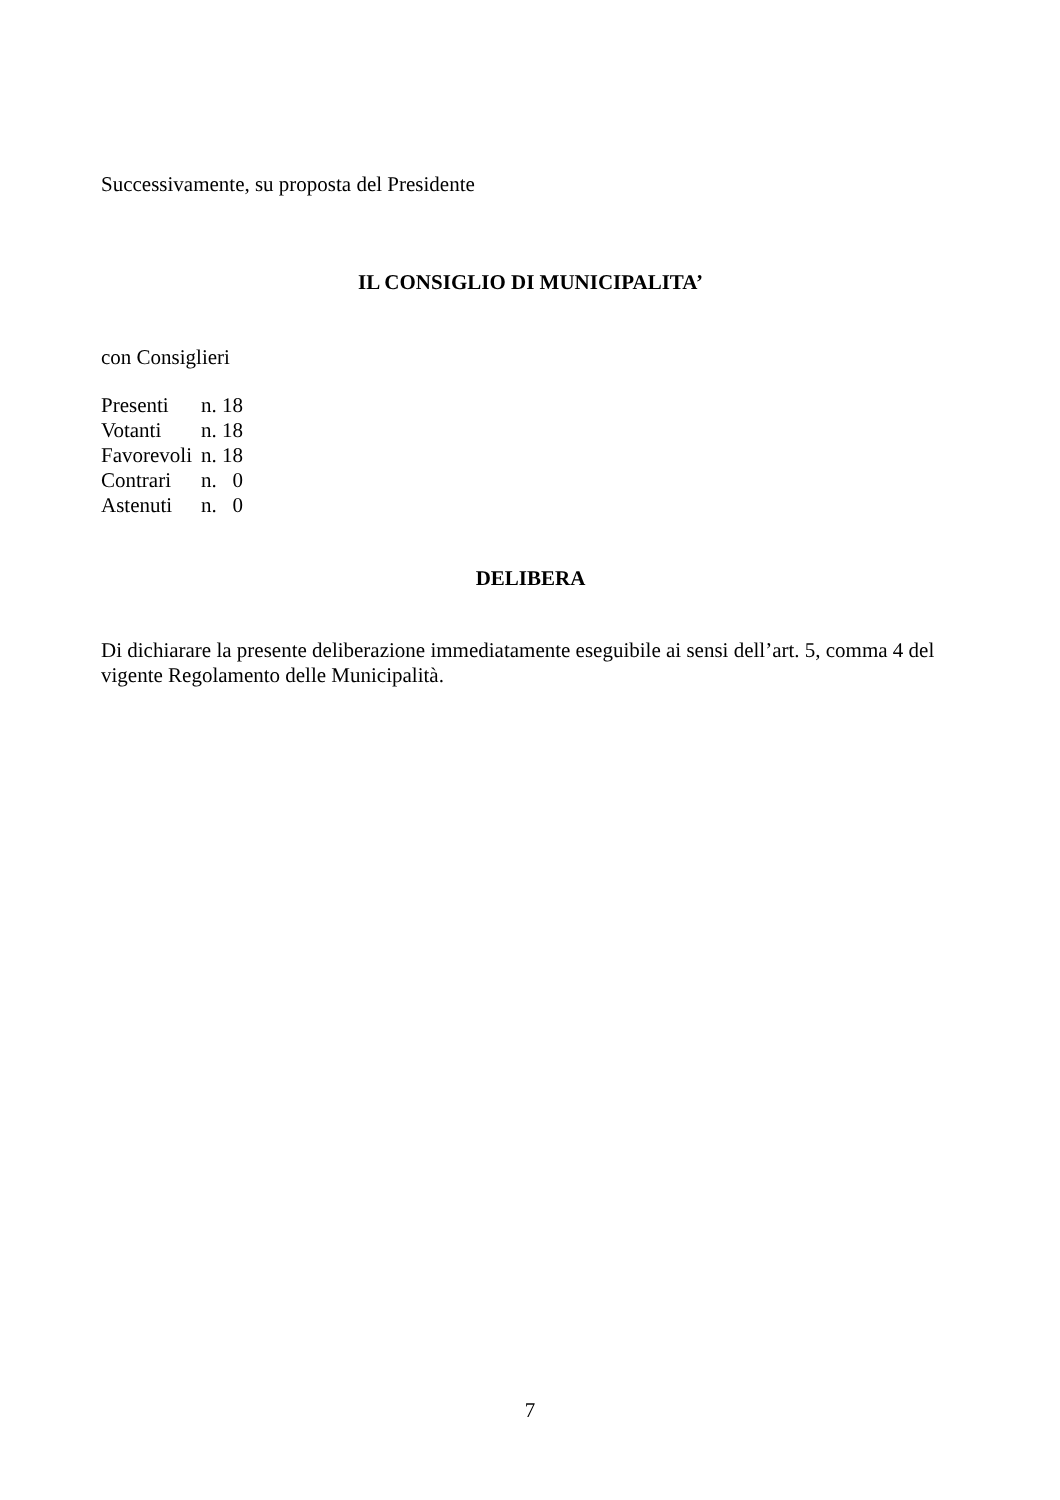Successivamente, su proposta del Presidente
IL CONSIGLIO DI MUNICIPALITA’
con Consiglieri
| Presenti | n. 18 |
| Votanti | n. 18 |
| Favorevoli | n. 18 |
| Contrari | n. 0 |
| Astenuti | n. 0 |
DELIBERA
Di dichiarare la presente deliberazione immediatamente eseguibile ai sensi dell’art. 5, comma 4 del vigente Regolamento delle Municipalità.
7